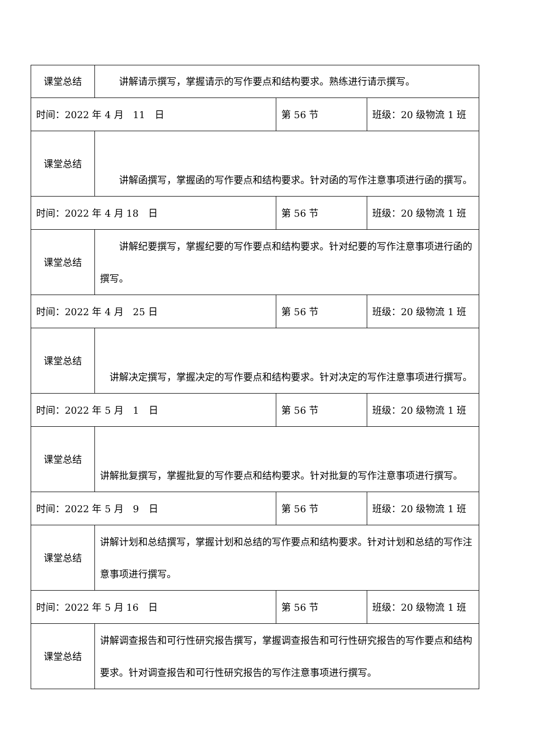| 课堂总结 | 讲解请示撰写，掌握请示的写作要点和结构要求。熟练进行请示撰写。 | | |
| 时间：2022 年 4 月 11 日 | | 第 56 节 | 班级：20 级物流 1 班 |
| 课堂总结 | 讲解函撰写，掌握函的写作要点和结构要求。针对函的写作注意事项进行函的撰写。 | | |
| 时间：2022 年 4 月 18 日 | | 第 56 节 | 班级：20 级物流 1 班 |
| 课堂总结 | 讲解纪要撰写，掌握纪要的写作要点和结构要求。针对纪要的写作注意事项进行函的撰写。 | | |
| 时间：2022 年 4 月 25 日 | | 第 56 节 | 班级：20 级物流 1 班 |
| 课堂总结 | 讲解决定撰写，掌握决定的写作要点和结构要求。针对决定的写作注意事项进行撰写。 | | |
| 时间：2022 年 5 月 1 日 | | 第 56 节 | 班级：20 级物流 1 班 |
| 课堂总结 | 讲解批复撰写，掌握批复的写作要点和结构要求。针对批复的写作注意事项进行撰写。 | | |
| 时间：2022 年 5 月 9 日 | | 第 56 节 | 班级：20 级物流 1 班 |
| 课堂总结 | 讲解计划和总结撰写，掌握计划和总结的写作要点和结构要求。针对计划和总结的写作注意事项进行撰写。 | | |
| 时间：2022 年 5 月 16 日 | | 第 56 节 | 班级：20 级物流 1 班 |
| 课堂总结 | 讲解调查报告和可行性研究报告撰写，掌握调查报告和可行性研究报告的写作要点和结构要求。针对调查报告和可行性研究报告的写作注意事项进行撰写。 | | |